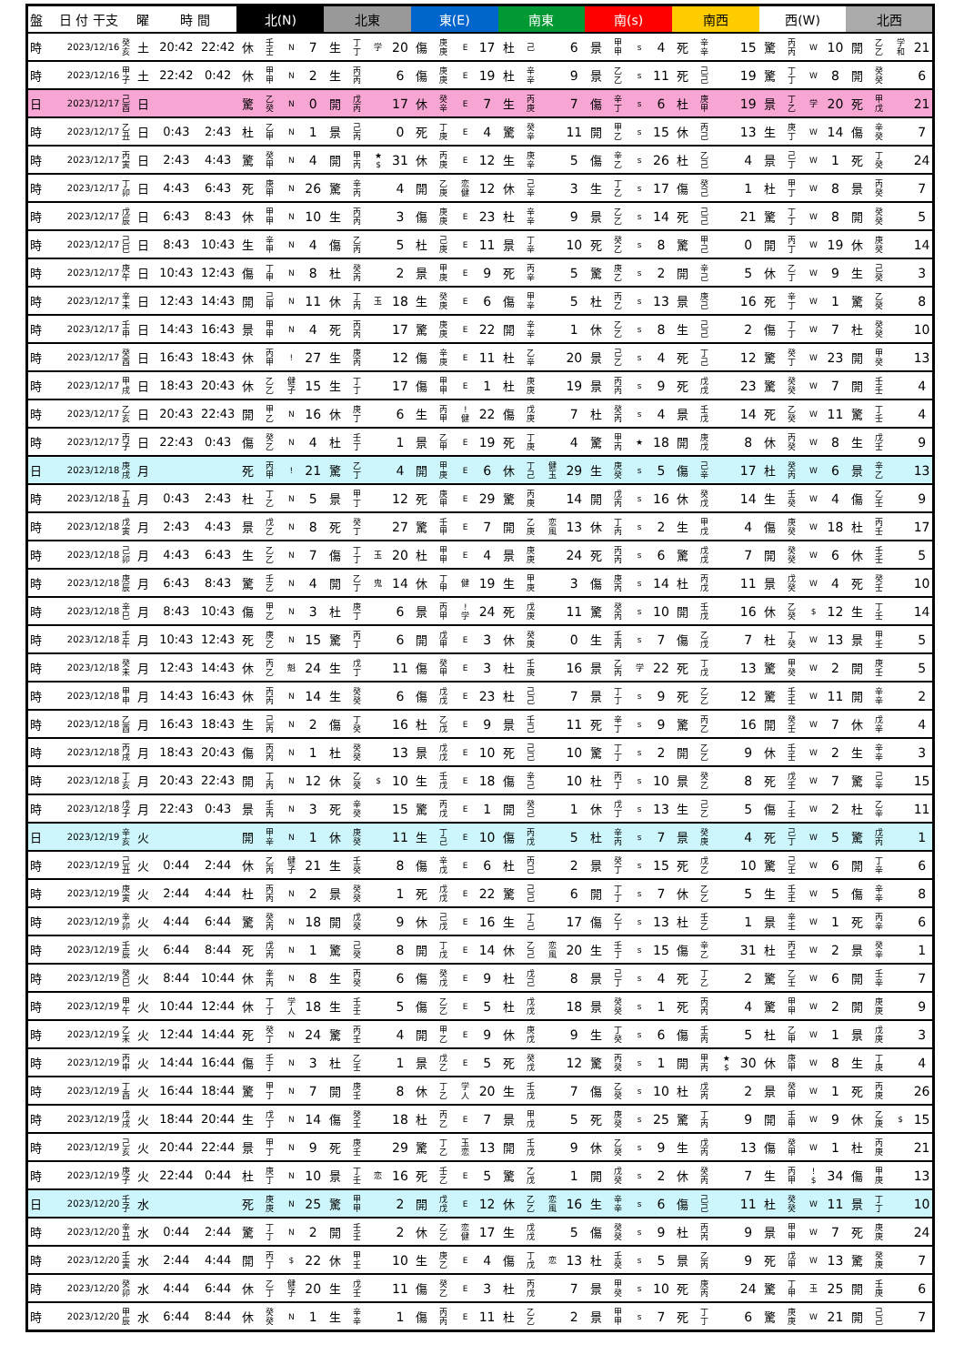| 盤 | 日 付 干支 | | 曜 | 時 間 | | 北(N) | | | | 北東 | | | | 東(E) | | | | 南東 | | | | 南(s) | | | | 南西 | | | | 西(W) | | | | 北西 | | | |
| --- | --- | --- | --- | --- | --- | --- | --- | --- | --- | --- | --- | --- | --- | --- | --- | --- | --- | --- | --- | --- | --- | --- | --- | --- | --- | --- | --- | --- | --- | --- | --- | --- | --- | --- | --- | --- | --- |
| 時 | 2023/12/16 | 癸 亥 | 土 | 20:42 | 22:42 | 休 | 壬 壬 | N | 7 | 生 | 丁 丁 | 学 | 20 | 傷 | 庚 庚 | E | 17 | 杜 | 己 | | 6 | 景 | 甲 甲 | s | 4 | 死 | 辛 辛 | | 15 | 驚 | 丙 丙 | W | 10 | 開 | 乙 乙 | 学 和 | 21 |
| 時 | 2023/12/16 | 甲 子 | 土 | 22:42 | 0:42 | 休 | 甲 甲 | N | 2 | 生 | 丙 丙 | | 6 | 傷 | 庚 庚 | E | 19 | 杜 | 辛 辛 | | 9 | 景 | 乙 乙 | s | 11 | 死 | 己 己 | | 19 | 驚 | 丁 丁 | W | 8 | 開 | 癸 癸 | | 6 |
| 日 | 2023/12/17 | 己 酉 | 日 | | | 驚 | 乙 癸 | N | 0 | 開 | 戊 丙 | | 17 | 休 | 癸 辛 | E | 7 | 生 | 丙 庚 | | 7 | 傷 | 辛 丁 | s | 6 | 杜 | 庚 甲 | | 19 | 景 | 丁 乙 | 学 | 20 | 死 | 甲 戊 | | 21 |
| 時 | 2023/12/17 | 乙 丑 | 日 | 0:43 | 2:43 | 杜 | 乙 甲 | N | 1 | 景 | 己 丙 | | 0 | 死 | 丁 庚 | E | 4 | 驚 | 癸 辛 | | 11 | 開 | 甲 乙 | s | 15 | 休 | 丙 己 | | 13 | 生 | 庚 丁 | W | 14 | 傷 | 辛 癸 | | 7 |
| 時 | 2023/12/17 | 丙 寅 | 日 | 2:43 | 4:43 | 驚 | 癸 甲 | N | 4 | 開 | 甲 丙 | ★ $ | 31 | 休 | 丙 庚 | E | 12 | 生 | 庚 辛 | | 5 | 傷 | 辛 乙 | s | 26 | 杜 | 乙 己 | | 4 | 景 | 己 丁 | W | 1 | 死 | 丁 癸 | | 24 |
| 時 | 2023/12/17 | 丁 卯 | 日 | 4:43 | 6:43 | 死 | 庚 甲 | N | 26 | 驚 | 辛 丙 | | 4 | 開 | 乙 庚 | 恋 健 | 12 | 休 | 己 辛 | | 3 | 生 | 丁 乙 | s | 17 | 傷 | 癸 己 | | 1 | 杜 | 甲 丁 | W | 8 | 景 | 丙 癸 | | 7 |
| 時 | 2023/12/17 | 戊 辰 | 日 | 6:43 | 8:43 | 休 | 甲 甲 | N | 10 | 生 | 丙 丙 | | 3 | 傷 | 庚 庚 | E | 23 | 杜 | 辛 辛 | | 9 | 景 | 乙 乙 | s | 14 | 死 | 己 己 | | 21 | 驚 | 丁 丁 | W | 8 | 開 | 癸 癸 | | 5 |
| 時 | 2023/12/17 | 己 巳 | 日 | 8:43 | 10:43 | 生 | 辛 甲 | N | 4 | 傷 | 乙 丙 | | 5 | 杜 | 己 庚 | E | 11 | 景 | 丁 辛 | | 10 | 死 | 癸 乙 | s | 8 | 驚 | 甲 己 | | 0 | 開 | 丙 丁 | W | 19 | 休 | 庚 癸 | | 14 |
| 時 | 2023/12/17 | 庚 午 | 日 | 10:43 | 12:43 | 傷 | 丁 甲 | N | 8 | 杜 | 癸 丙 | | 2 | 景 | 甲 庚 | E | 9 | 死 | 丙 辛 | | 5 | 驚 | 庚 乙 | s | 2 | 開 | 辛 己 | | 5 | 休 | 乙 丁 | W | 9 | 生 | 己 癸 | | 3 |
| 時 | 2023/12/17 | 辛 未 | 日 | 12:43 | 14:43 | 開 | 己 甲 | N | 11 | 休 | 丁 丙 | 玉 | 18 | 生 | 癸 庚 | E | 6 | 傷 | 甲 辛 | | 5 | 杜 | 丙 乙 | s | 13 | 景 | 庚 己 | | 16 | 死 | 辛 丁 | W | 1 | 驚 | 乙 癸 | | 8 |
| 時 | 2023/12/17 | 壬 申 | 日 | 14:43 | 16:43 | 景 | 甲 甲 | N | 4 | 死 | 丙 丙 | | 17 | 驚 | 庚 庚 | E | 22 | 開 | 辛 辛 | | 1 | 休 | 乙 乙 | s | 8 | 生 | 己 己 | | 2 | 傷 | 丁 丁 | W | 7 | 杜 | 癸 癸 | | 10 |
| 時 | 2023/12/17 | 癸 酉 | 日 | 16:43 | 18:43 | 休 | 丙 甲 | ! | 27 | 生 | 庚 丙 | | 12 | 傷 | 辛 庚 | E | 11 | 杜 | 乙 辛 | | 20 | 景 | 己 乙 | s | 4 | 死 | 丁 己 | | 12 | 驚 | 癸 丁 | W | 23 | 開 | 甲 癸 | | 13 |
| 時 | 2023/12/17 | 甲 戌 | 日 | 18:43 | 20:43 | 休 | 乙 乙 | 健 子 | 15 | 生 | 丁 丁 | | 17 | 傷 | 甲 甲 | E | 1 | 杜 | 庚 庚 | | 19 | 景 | 丙 丙 | s | 9 | 死 | 戊 戊 | | 23 | 驚 | 癸 癸 | W | 7 | 開 | 壬 壬 | | 4 |
| 時 | 2023/12/17 | 乙 亥 | 日 | 20:43 | 22:43 | 開 | 甲 乙 | N | 16 | 休 | 庚 丁 | | 6 | 生 | 丙 甲 | ! 健 | 22 | 傷 | 戊 庚 | | 7 | 杜 | 癸 丙 | s | 4 | 景 | 壬 戊 | | 14 | 死 | 乙 癸 | W | 11 | 驚 | 丁 壬 | | 4 |
| 時 | 2023/12/17 | 丙 子 | 日 | 22:43 | 0:43 | 傷 | 癸 乙 | N | 4 | 杜 | 壬 丁 | | 1 | 景 | 乙 甲 | E | 19 | 死 | 丁 庚 | | 4 | 驚 | 甲 丙 | ★ | 18 | 開 | 庚 戊 | | 8 | 休 | 丙 癸 | W | 8 | 生 | 戊 壬 | | 9 |
| 日 | 2023/12/18 | 庚 戌 | 月 | | | 死 | 丙 甲 | ! | 21 | 驚 | 乙 丁 | | 4 | 開 | 甲 庚 | E | 6 | 休 | 丁 己 | 健 玉 | 29 | 生 | 庚 癸 | s | 5 | 傷 | 己 辛 | | 17 | 杜 | 癸 丙 | W | 6 | 景 | 辛 乙 | | 13 |
| 時 | 2023/12/18 | 丁 丑 | 月 | 0:43 | 2:43 | 杜 | 丁 乙 | N | 5 | 景 | 甲 丁 | | 12 | 死 | 庚 甲 | E | 29 | 驚 | 丙 庚 | | 14 | 開 | 戊 丙 | s | 16 | 休 | 癸 戊 | | 14 | 生 | 壬 癸 | W | 4 | 傷 | 乙 壬 | | 9 |
| 時 | 2023/12/18 | 戊 寅 | 月 | 2:43 | 4:43 | 景 | 戊 乙 | N | 8 | 死 | 癸 丁 | | 27 | 驚 | 壬 甲 | E | 7 | 開 | 乙 庚 | 恋 風 | 13 | 休 | 丁 丙 | s | 2 | 生 | 甲 戊 | | 4 | 傷 | 庚 癸 | W | 18 | 杜 | 丙 壬 | | 17 |
| 時 | 2023/12/18 | 己 卯 | 月 | 4:43 | 6:43 | 生 | 乙 乙 | N | 7 | 傷 | 丁 丁 | 玉 | 20 | 杜 | 甲 甲 | E | 4 | 景 | 庚 庚 | | 24 | 死 | 丙 丙 | s | 6 | 驚 | 戊 戊 | | 7 | 開 | 癸 癸 | W | 6 | 休 | 壬 壬 | | 5 |
| 時 | 2023/12/18 | 庚 辰 | 月 | 6:43 | 8:43 | 驚 | 壬 乙 | N | 4 | 開 | 乙 丁 | 鬼 | 14 | 休 | 丁 甲 | 健 | 19 | 生 | 甲 庚 | | 3 | 傷 | 庚 丙 | s | 14 | 杜 | 丙 戊 | | 11 | 景 | 戊 癸 | W | 4 | 死 | 癸 壬 | | 10 |
| 時 | 2023/12/18 | 辛 巳 | 月 | 8:43 | 10:43 | 傷 | 甲 乙 | N | 3 | 杜 | 庚 丁 | | 6 | 景 | 丙 甲 | ! 学 | 24 | 死 | 戊 庚 | | 11 | 驚 | 癸 丙 | s | 10 | 開 | 壬 戊 | | 16 | 休 | 乙 癸 | $ | 12 | 生 | 丁 壬 | | 14 |
| 時 | 2023/12/18 | 壬 午 | 月 | 10:43 | 12:43 | 死 | 庚 乙 | N | 15 | 驚 | 丙 丁 | | 6 | 開 | 戊 甲 | E | 3 | 休 | 癸 庚 | | 0 | 生 | 壬 丙 | s | 7 | 傷 | 乙 戊 | | 7 | 杜 | 丁 癸 | W | 13 | 景 | 甲 壬 | | 5 |
| 時 | 2023/12/18 | 癸 未 | 月 | 12:43 | 14:43 | 休 | 丙 乙 | 魁 | 24 | 生 | 戊 丁 | | 11 | 傷 | 癸 甲 | E | 3 | 杜 | 壬 庚 | | 16 | 景 | 乙 丙 | 学 | 22 | 死 | 丁 戊 | | 13 | 驚 | 甲 癸 | W | 2 | 開 | 庚 壬 | | 5 |
| 時 | 2023/12/18 | 甲 申 | 月 | 14:43 | 16:43 | 休 | 丙 丙 | N | 14 | 生 | 癸 癸 | | 6 | 傷 | 戊 戊 | E | 23 | 杜 | 己 己 | | 7 | 景 | 丁 丁 | s | 9 | 死 | 乙 乙 | | 12 | 驚 | 壬 壬 | W | 11 | 開 | 辛 辛 | | 2 |
| 時 | 2023/12/18 | 乙 酉 | 月 | 16:43 | 18:43 | 生 | 己 丙 | N | 2 | 傷 | 丁 癸 | | 16 | 杜 | 乙 戊 | E | 9 | 景 | 壬 己 | | 11 | 死 | 辛 丁 | s | 9 | 驚 | 丙 乙 | | 16 | 開 | 癸 壬 | W | 7 | 休 | 戊 辛 | | 4 |
| 時 | 2023/12/18 | 丙 戌 | 月 | 18:43 | 20:43 | 傷 | 丙 丙 | N | 1 | 杜 | 癸 癸 | | 13 | 景 | 戊 戊 | E | 10 | 死 | 己 己 | | 10 | 驚 | 丁 丁 | s | 2 | 開 | 乙 乙 | | 9 | 休 | 壬 壬 | W | 2 | 生 | 辛 辛 | | 3 |
| 時 | 2023/12/18 | 丁 亥 | 月 | 20:43 | 22:43 | 開 | 丁 丙 | N | 12 | 休 | 乙 癸 | $ | 10 | 生 | 壬 戊 | E | 18 | 傷 | 辛 己 | | 10 | 杜 | 丙 丁 | s | 10 | 景 | 癸 乙 | | 8 | 死 | 戊 壬 | W | 7 | 驚 | 己 辛 | | 15 |
| 時 | 2023/12/18 | 戊 子 | 月 | 22:43 | 0:43 | 景 | 壬 丙 | N | 3 | 死 | 辛 癸 | | 15 | 驚 | 丙 戊 | E | 1 | 開 | 癸 己 | | 1 | 休 | 戊 丁 | s | 13 | 生 | 己 乙 | | 5 | 傷 | 丁 壬 | W | 2 | 杜 | 乙 辛 | | 11 |
| 日 | 2023/12/19 | 辛 亥 | 火 | | | 開 | 甲 辛 | N | 1 | 休 | 庚 癸 | | 11 | 生 | 丁 己 | E | 10 | 傷 | 丙 戊 | | 5 | 杜 | 辛 丙 | s | 7 | 景 | 癸 庚 | | 4 | 死 | 己 丁 | W | 5 | 驚 | 戊 丙 | | 1 |
| 時 | 2023/12/19 | 己 丑 | 火 | 0:44 | 2:44 | 休 | 乙 丙 | 健 子 | 21 | 生 | 壬 癸 | | 8 | 傷 | 辛 戊 | E | 6 | 杜 | 丙 己 | | 2 | 景 | 癸 丁 | s | 15 | 死 | 戊 乙 | | 10 | 驚 | 己 壬 | W | 6 | 開 | 丁 辛 | | 6 |
| 時 | 2023/12/19 | 庚 寅 | 火 | 2:44 | 4:44 | 杜 | 丙 丙 | N | 2 | 景 | 癸 癸 | | 1 | 死 | 戊 戊 | E | 22 | 驚 | 己 己 | | 6 | 開 | 丁 丁 | s | 7 | 休 | 乙 乙 | | 5 | 生 | 壬 壬 | W | 5 | 傷 | 辛 辛 | | 8 |
| 時 | 2023/12/19 | 辛 卯 | 火 | 4:44 | 6:44 | 驚 | 癸 丙 | N | 18 | 開 | 戊 癸 | | 9 | 休 | 己 戊 | E | 16 | 生 | 丁 己 | | 17 | 傷 | 乙 丁 | s | 13 | 杜 | 壬 乙 | | 1 | 景 | 辛 壬 | W | 1 | 死 | 丙 辛 | | 6 |
| 時 | 2023/12/19 | 壬 辰 | 火 | 6:44 | 8:44 | 死 | 戊 丙 | N | 1 | 驚 | 己 癸 | | 8 | 開 | 丁 戊 | E | 14 | 休 | 乙 己 | 恋 風 | 20 | 生 | 壬 丁 | s | 15 | 傷 | 辛 乙 | | 31 | 杜 | 丙 壬 | W | 2 | 景 | 癸 辛 | | 1 |
| 時 | 2023/12/19 | 癸 巳 | 火 | 8:44 | 10:44 | 休 | 辛 丙 | N | 8 | 生 | 丙 癸 | | 6 | 傷 | 癸 戊 | E | 9 | 杜 | 戊 己 | | 8 | 景 | 己 丁 | s | 4 | 死 | 丁 乙 | | 2 | 驚 | 乙 壬 | W | 6 | 開 | 壬 辛 | | 7 |
| 時 | 2023/12/19 | 甲 午 | 火 | 10:44 | 12:44 | 休 | 丁 丁 | 学 人 | 18 | 生 | 壬 壬 | | 5 | 傷 | 乙 乙 | E | 5 | 杜 | 戊 戊 | | 18 | 景 | 癸 癸 | s | 1 | 死 | 丙 丙 | | 4 | 驚 | 甲 甲 | W | 2 | 開 | 庚 庚 | | 9 |
| 時 | 2023/12/19 | 乙 未 | 火 | 12:44 | 14:44 | 死 | 癸 丁 | N | 24 | 驚 | 丙 壬 | | 4 | 開 | 甲 乙 | E | 9 | 休 | 庚 戊 | | 9 | 生 | 丁 癸 | s | 6 | 傷 | 壬 丙 | | 5 | 杜 | 乙 甲 | W | 1 | 景 | 戊 庚 | | 3 |
| 時 | 2023/12/19 | 丙 申 | 火 | 14:44 | 16:44 | 傷 | 壬 丁 | N | 3 | 杜 | 乙 壬 | | 1 | 景 | 戊 乙 | E | 5 | 死 | 癸 戊 | | 12 | 驚 | 丙 癸 | s | 1 | 開 | 甲 丙 | ★ $ | 30 | 休 | 庚 甲 | W | 8 | 生 | 丁 庚 | | 4 |
| 時 | 2023/12/19 | 丁 酉 | 火 | 16:44 | 18:44 | 驚 | 甲 丁 | N | 7 | 開 | 庚 壬 | | 8 | 休 | 丁 乙 | 学 人 | 20 | 生 | 壬 戊 | | 7 | 傷 | 乙 癸 | s | 10 | 杜 | 戊 丙 | | 2 | 景 | 癸 甲 | W | 1 | 死 | 丙 庚 | | 26 |
| 時 | 2023/12/19 | 戊 戌 | 火 | 18:44 | 20:44 | 生 | 戊 丁 | N | 14 | 傷 | 癸 壬 | | 18 | 杜 | 丙 乙 | E | 7 | 景 | 甲 戊 | | 5 | 死 | 庚 癸 | s | 25 | 驚 | 丁 丙 | | 9 | 開 | 壬 甲 | W | 9 | 休 | 乙 庚 | $ | 15 |
| 時 | 2023/12/19 | 己 亥 | 火 | 20:44 | 22:44 | 景 | 甲 丁 | N | 9 | 死 | 庚 壬 | | 29 | 驚 | 丁 乙 | 玉 恋 | 13 | 開 | 壬 戊 | | 9 | 休 | 乙 癸 | s | 9 | 生 | 戊 丙 | | 13 | 傷 | 癸 甲 | W | 1 | 杜 | 丙 庚 | | 21 |
| 時 | 2023/12/19 | 庚 子 | 火 | 22:44 | 0:44 | 杜 | 庚 丁 | N | 10 | 景 | 丁 壬 | 恋 | 16 | 死 | 壬 乙 | E | 5 | 驚 | 乙 戊 | | 1 | 開 | 戊 癸 | s | 2 | 休 | 癸 丙 | | 7 | 生 | 丙 甲 | ! $ | 34 | 傷 | 甲 庚 | | 13 |
| 日 | 2023/12/20 | 壬 子 | 水 | | | 死 | 庚 庚 | N | 25 | 驚 | 甲 甲 | | 2 | 開 | 戊 戊 | E | 12 | 休 | 乙 乙 | 恋 風 | 16 | 生 | 辛 辛 | s | 6 | 傷 | 己 己 | | 11 | 杜 | 癸 癸 | W | 11 | 景 | 丁 丁 | | 10 |
| 時 | 2023/12/20 | 辛 丑 | 水 | 0:44 | 2:44 | 驚 | 丁 丁 | N | 2 | 開 | 壬 壬 | | 2 | 休 | 乙 乙 | 恋 健 | 17 | 生 | 戊 戊 | | 5 | 傷 | 癸 癸 | s | 9 | 杜 | 丙 丙 | | 9 | 景 | 甲 甲 | W | 7 | 死 | 庚 庚 | | 24 |
| 時 | 2023/12/20 | 壬 寅 | 水 | 2:44 | 4:44 | 開 | 丙 丁 | $ | 22 | 休 | 甲 壬 | | 10 | 生 | 庚 乙 | E | 4 | 傷 | 丁 戊 | 恋 | 13 | 杜 | 壬 癸 | s | 5 | 景 | 乙 丙 | | 9 | 死 | 戊 甲 | W | 13 | 驚 | 癸 庚 | | 7 |
| 時 | 2023/12/20 | 癸 卯 | 水 | 4:44 | 6:44 | 休 | 乙 丁 | 健 子 | 20 | 生 | 戊 壬 | | 11 | 傷 | 癸 乙 | E | 3 | 杜 | 丙 戊 | | 7 | 景 | 甲 癸 | s | 10 | 死 | 庚 丙 | | 24 | 驚 | 丁 甲 | 玉 | 25 | 開 | 壬 庚 | | 6 |
| 時 | 2023/12/20 | 甲 辰 | 水 | 6:44 | 8:44 | 休 | 癸 癸 | N | 1 | 生 | 辛 辛 | | 1 | 傷 | 丙 丙 | E | 11 | 杜 | 乙 乙 | | 2 | 景 | 甲 甲 | s | 7 | 死 | 丁 丁 | | 6 | 驚 | 庚 庚 | W | 21 | 開 | 己 己 | | 7 |